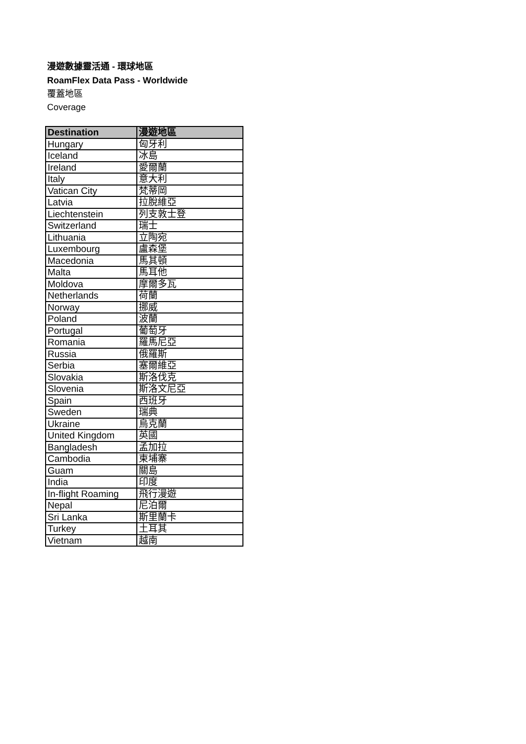漫遊數據靈活通 - 環球地區
RoamFlex Data Pass - Worldwide
覆蓋地區
Coverage
| Destination | 漫遊地區 |
| --- | --- |
| Hungary | 匈牙利 |
| Iceland | 冰島 |
| Ireland | 愛爾蘭 |
| Italy | 意大利 |
| Vatican City | 梵蒂岡 |
| Latvia | 拉脫維亞 |
| Liechtenstein | 列支敦士登 |
| Switzerland | 瑞士 |
| Lithuania | 立陶宛 |
| Luxembourg | 盧森堡 |
| Macedonia | 馬其頓 |
| Malta | 馬耳他 |
| Moldova | 摩爾多瓦 |
| Netherlands | 荷蘭 |
| Norway | 挪威 |
| Poland | 波蘭 |
| Portugal | 葡萄牙 |
| Romania | 羅馬尼亞 |
| Russia | 俄羅斯 |
| Serbia | 塞爾維亞 |
| Slovakia | 斯洛伐克 |
| Slovenia | 斯洛文尼亞 |
| Spain | 西班牙 |
| Sweden | 瑞典 |
| Ukraine | 烏克蘭 |
| United Kingdom | 英國 |
| Bangladesh | 孟加拉 |
| Cambodia | 柬埔寨 |
| Guam | 關島 |
| India | 印度 |
| In-flight Roaming | 飛行漫遊 |
| Nepal | 尼泊爾 |
| Sri Lanka | 斯里蘭卡 |
| Turkey | 土耳其 |
| Vietnam | 越南 |